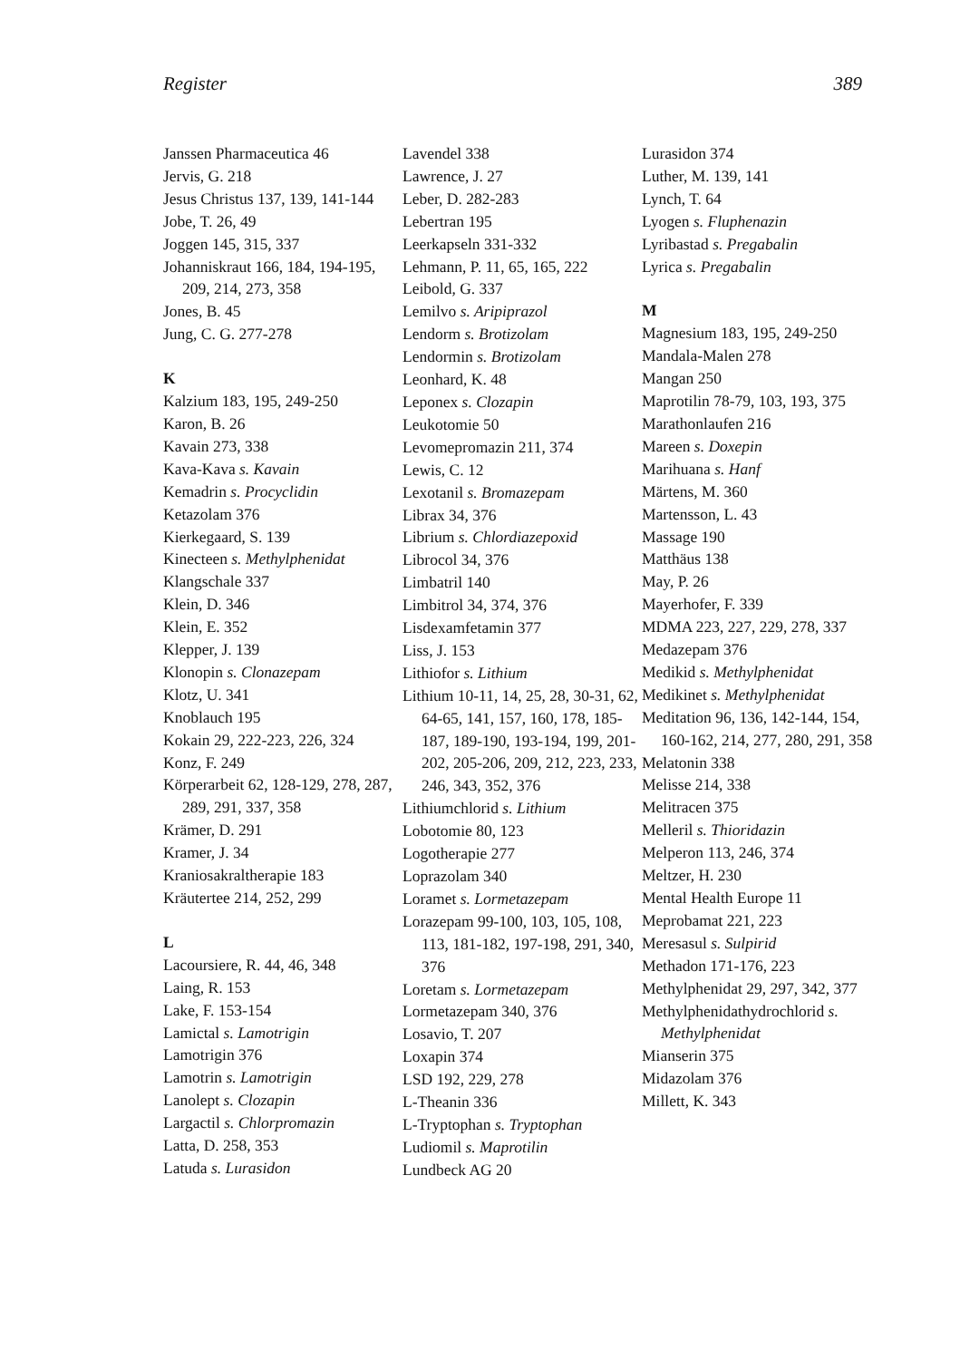Register 389
Janssen Pharmaceutica 46
Jervis, G. 218
Jesus Christus 137, 139, 141-144
Jobe, T. 26, 49
Joggen 145, 315, 337
Johanniskraut 166, 184, 194-195, 209, 214, 273, 358
Jones, B. 45
Jung, C. G. 277-278
K
Kalzium 183, 195, 249-250
Karon, B. 26
Kavain 273, 338
Kava-Kava s. Kavain
Kemadrin s. Procyclidin
Ketazolam 376
Kierkegaard, S. 139
Kinecteen s. Methylphenidat
Klangschale 337
Klein, D. 346
Klein, E. 352
Klepper, J. 139
Klonopin s. Clonazepam
Klotz, U. 341
Knoblauch 195
Kokain 29, 222-223, 226, 324
Konz, F. 249
Körperarbeit 62, 128-129, 278, 287, 289, 291, 337, 358
Krämer, D. 291
Kramer, J. 34
Kraniosakraltherapie 183
Kräutertee 214, 252, 299
L
Lacoursiere, R. 44, 46, 348
Laing, R. 153
Lake, F. 153-154
Lamictal s. Lamotrigin
Lamotrigin 376
Lamotrin s. Lamotrigin
Lanolept s. Clozapin
Largactil s. Chlorpromazin
Latta, D. 258, 353
Latuda s. Lurasidon
Lavendel 338
Lawrence, J. 27
Leber, D. 282-283
Lebertran 195
Leerkapseln 331-332
Lehmann, P. 11, 65, 165, 222
Leibold, G. 337
Lemilvo s. Aripiprazol
Lendorm s. Brotizolam
Lendormin s. Brotizolam
Leonhard, K. 48
Leponex s. Clozapin
Leukotomie 50
Levomepromazin 211, 374
Lewis, C. 12
Lexotanil s. Bromazepam
Librax 34, 376
Librium s. Chlordiazepoxid
Librocol 34, 376
Limbatril 140
Limbitrol 34, 374, 376
Lisdexamfetamin 377
Liss, J. 153
Lithiofor s. Lithium
Lithium 10-11, 14, 25, 28, 30-31, 62, 64-65, 141, 157, 160, 178, 185-187, 189-190, 193-194, 199, 201-202, 205-206, 209, 212, 223, 233, 246, 343, 352, 376
Lithiumchlorid s. Lithium
Lobotomie 80, 123
Logotherapie 277
Loprazolam 340
Loramet s. Lormetazepam
Lorazepam 99-100, 103, 105, 108, 113, 181-182, 197-198, 291, 340, 376
Loretam s. Lormetazepam
Lormetazepam 340, 376
Losavio, T. 207
Loxapin 374
LSD 192, 229, 278
L-Theanin 336
L-Tryptophan s. Tryptophan
Ludiomil s. Maprotilin
Lundbeck AG 20
Lurasidon 374
Luther, M. 139, 141
Lynch, T. 64
Lyogen s. Fluphenazin
Lyribastad s. Pregabalin
Lyrica s. Pregabalin
M
Magnesium 183, 195, 249-250
Mandala-Malen 278
Mangan 250
Maprotilin 78-79, 103, 193, 375
Marathonlaufen 216
Mareen s. Doxepin
Marihuana s. Hanf
Märtens, M. 360
Martensson, L. 43
Massage 190
Matthäus 138
May, P. 26
Mayerhofer, F. 339
MDMA 223, 227, 229, 278, 337
Medazepam 376
Medikid s. Methylphenidat
Medikinet s. Methylphenidat
Meditation 96, 136, 142-144, 154, 160-162, 214, 277, 280, 291, 358
Melatonin 338
Melisse 214, 338
Melitracen 375
Melleril s. Thioridazin
Melperon 113, 246, 374
Meltzer, H. 230
Mental Health Europe 11
Meprobamat 221, 223
Meresasul s. Sulpirid
Methadon 171-176, 223
Methylphenidat 29, 297, 342, 377
Methylphenidathydrochlorid s. Methylphenidat
Mianserin 375
Midazolam 376
Millett, K. 343